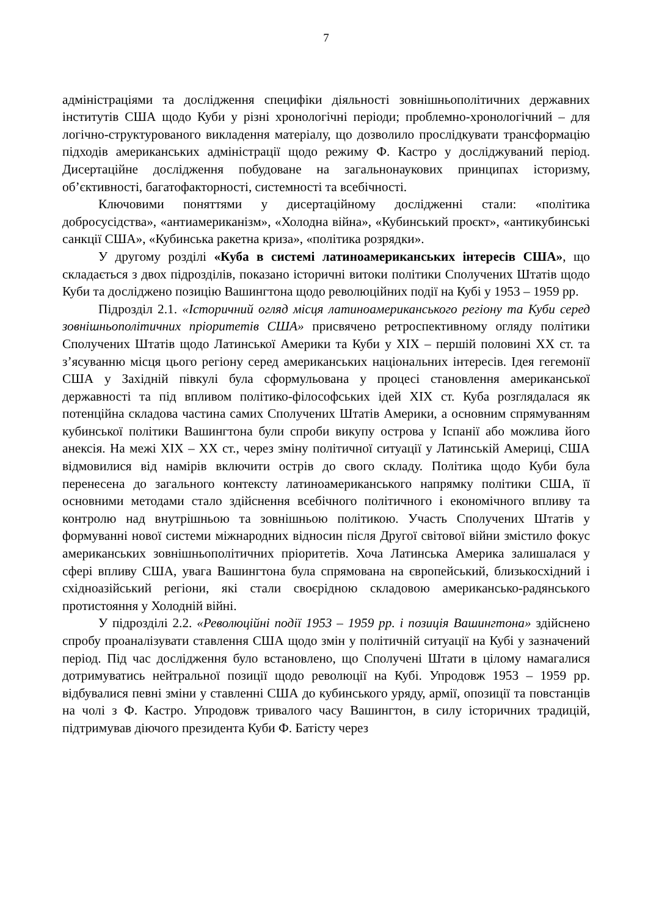7
адміністраціями та дослідження специфіки діяльності зовнішньополітичних державних інститутів США щодо Куби у різні хронологічні періоди; проблемно-хронологічний – для логічно-структурованого викладення матеріалу, що дозволило прослідкувати трансформацію підходів американських адміністрації щодо режиму Ф. Кастро у досліджуваний період. Дисертаційне дослідження побудоване на загальнонаукових принципах історизму, об’єктивності, багатофакторності, системності та всебічності.
Ключовими поняттями у дисертаційному дослідженні стали: «політика добросусідства», «антиамериканізм», «Холодна війна», «Кубинський проєкт», «антикубинські санкції США», «Кубинська ракетна криза», «політика розрядки».
У другому розділі «Куба в системі латиноамериканських інтересів США», що складається з двох підрозділів, показано історичні витоки політики Сполучених Штатів щодо Куби та досліджено позицію Вашингтона щодо революційних події на Кубі у 1953 – 1959 рр.
Підрозділ 2.1. «Історичний огляд місця латиноамериканського регіону та Куби серед зовнішньополітичних пріоритетів США» присвячено ретроспективному огляду політики Сполучених Штатів щодо Латинської Америки та Куби у XIX – першій половині XX ст. та з’ясуванню місця цього регіону серед американських національних інтересів. Ідея гегемонії США у Західній півкулі була сформульована у процесі становлення американської державності та під впливом політико-філософських ідей XIX ст. Куба розглядалася як потенційна складова частина самих Сполучених Штатів Америки, а основним спрямуванням кубинської політики Вашингтона були спроби викупу острова у Іспанії або можлива його анексія. На межі XIX – XX ст., через зміну політичної ситуації у Латинській Америці, США відмовилися від намірів включити острів до свого складу. Політика щодо Куби була перенесена до загального контексту латиноамериканського напрямку політики США, її основними методами стало здійснення всебічного політичного і економічного впливу та контролю над внутрішньою та зовнішньою політикою. Участь Сполучених Штатів у формуванні нової системи міжнародних відносин після Другої світової війни змістило фокус американських зовнішньополітичних пріоритетів. Хоча Латинська Америка залишалася у сфері впливу США, увага Вашингтона була спрямована на європейський, близькосхідний і східноазійський регіони, які стали своєрідною складовою американсько-радянського протистояння у Холодній війні.
У підрозділі 2.2. «Революційні події 1953 – 1959 рр. і позиція Вашингтона» здійснено спробу проаналізувати ставлення США щодо змін у політичній ситуації на Кубі у зазначений період. Під час дослідження було встановлено, що Сполучені Штати в цілому намагалися дотримуватись нейтральної позиції щодо революції на Кубі. Упродовж 1953 – 1959 рр. відбувалися певні зміни у ставленні США до кубинського уряду, армії, опозиції та повстанців на чолі з Ф. Кастро. Упродовж тривалого часу Вашингтон, в силу історичних традицій, підтримував діючого президента Куби Ф. Батісту через